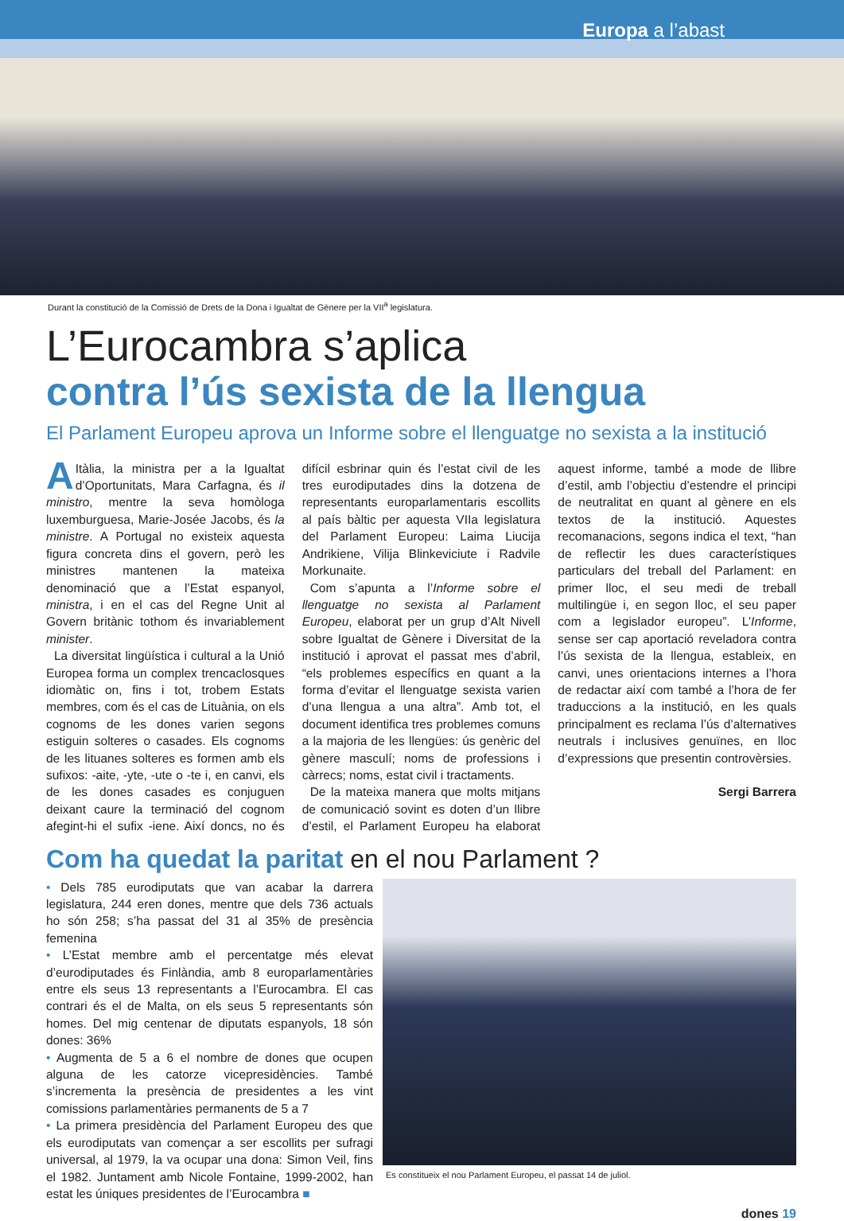Europa a l’abast
Durant la constitució de la Comissió de Drets de la Dona i Igualtat de Gènere per la VII<sup>a</sup> legislatura.
L’Eurocambra s’aplica
contra l’ús sexista de la llengua
El Parlament Europeu aprova un Informe sobre el llenguatge no sexista a la institució
AItàlia, la ministra per a la Igualtat d’Oportunitats, Mara Carfagna, és il ministro, mentre la seva homòloga luxemburguesa, Marie-Josée Jacobs, és la ministre. A Portugal no existeix aquesta figura concreta dins el govern, però les ministres mantenen la mateixa denominació que a l’Estat espanyol, ministra, i en el cas del Regne Unit al Govern britànic tothom és invariablement minister.
La diversitat lingüística i cultural a la Unió Europea forma un complex trencaclosques idiomàtic on, fins i tot, trobem Estats membres, com és el cas de Lituània, on els cognoms de les dones varien segons estiguin solteres o casades. Els cognoms de les lituanes solteres es formen amb els sufixos: -aite, -yte, -ute o -te i, en canvi, els de les dones casades es conjuguen deixant caure la terminació del cognom afegint-hi el sufix -iene. Així doncs, no és difícil esbrinar quin és l’estat civil de les tres eurodiputades dins la dotzena de representants europarlamentaris escollits al país bàltic per aquesta VIIa legislatura del Parlament Europeu: Laima Liucija Andrikiene, Vilija Blinkeviciute i Radvile Morkunaite.
Com s’apunta a l’Informe sobre el llenguatge no sexista al Parlament Europeu, elaborat per un grup d’Alt Nivell sobre Igualtat de Gènere i Diversitat de la institució i aprovat el passat mes d’abril, “els problemes específics en quant a la forma d’evitar el llenguatge sexista varien d’una llengua a una altra”. Amb tot, el document identifica tres problemes comuns a la majoria de les llengües: ús genèric del gènere masculí; noms de professions i càrrecs; noms, estat civil i tractaments.
De la mateixa manera que molts mitjans de comunicació sovint es doten d’un llibre d’estil, el Parlament Europeu ha elaborat aquest informe, també a mode de llibre d’estil, amb l’objectiu d’estendre el principi de neutralitat en quant al gènere en els textos de la institució. Aquestes recomanacions, segons indica el text, “han de reflectir les dues característiques particulars del treball del Parlament: en primer lloc, el seu medi de treball multilingüe i, en segon lloc, el seu paper com a legislador europeu”. L’Informe, sense ser cap aportació reveladora contra l’ús sexista de la llengua, estableix, en canvi, unes orientacions internes a l’hora de redactar així com també a l’hora de fer traduccions a la institució, en les quals principalment es reclama l’ús d’alternatives neutrals i inclusives genuïnes, en lloc d’expressions que presentin controvèrsies.
Sergi Barrera
Com ha quedat la paritat en el nou Parlament ?
• Dels 785 eurodiputats que van acabar la darrera legislatura, 244 eren dones, mentre que dels 736 actuals ho són 258; s’ha passat del 31 al 35% de presència femenina
• L’Estat membre amb el percentatge més elevat d’eurodiputades és Finlàndia, amb 8 europarlamentàries entre els seus 13 representants a l’Eurocambra. El cas contrari és el de Malta, on els seus 5 representants són homes. Del mig centenar de diputats espanyols, 18 són dones: 36%
• Augmenta de 5 a 6 el nombre de dones que ocupen alguna de les catorze vicepresidències. També s’incrementa la presència de presidentes a les vint comissions parlamentàries permanents de 5 a 7
• La primera presidència del Parlament Europeu des que els eurodiputats van començar a ser escollits per sufragi universal, al 1979, la va ocupar una dona: Simon Veil, fins el 1982. Juntament amb Nicole Fontaine, 1999-2002, han estat les úniques presidentes de l’Eurocambra ■
Es constitueix el nou Parlament Europeu, el passat 14 de juliol.
dones 19